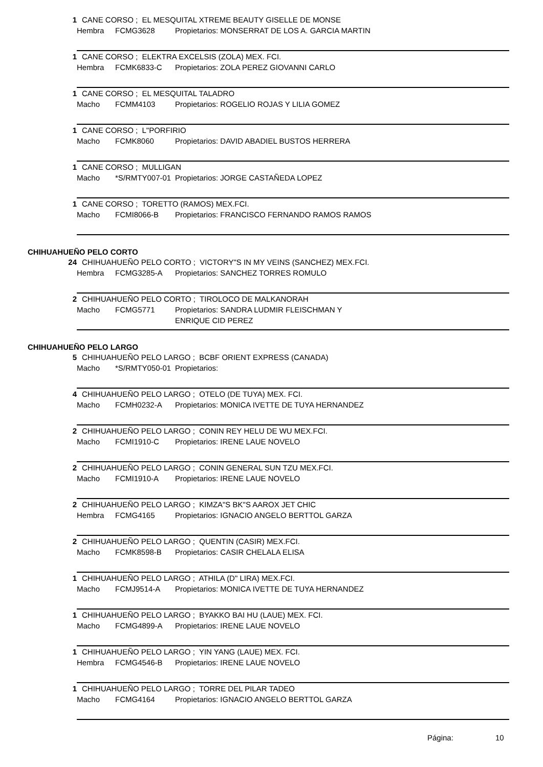1 CANE CORSO ; EL MESQUITAL XTREME BEAUTY GISELLE DE MONSE
Hembra FCMG3628 Propietarios: MONSERRAT DE LOS A. GARCIA MARTIN
1 CANE CORSO ; ELEKTRA EXCELSIS (ZOLA) MEX. FCI.
Hembra FCMK6833-C Propietarios: ZOLA PEREZ GIOVANNI CARLO
1 CANE CORSO ; EL MESQUITAL TALADRO
Macho FCMM4103 Propietarios: ROGELIO ROJAS Y LILIA GOMEZ
1 CANE CORSO ; L"PORFIRIO
Macho FCMK8060 Propietarios: DAVID ABADIEL BUSTOS HERRERA
1 CANE CORSO ; MULLIGAN
Macho *S/RMTY007-01 Propietarios: JORGE CASTAÑEDA LOPEZ
1 CANE CORSO ; TORETTO (RAMOS) MEX.FCI.
Macho FCMI8066-B Propietarios: FRANCISCO FERNANDO RAMOS RAMOS
CHIHUAHUEÑO PELO CORTO
24 CHIHUAHUEÑO PELO CORTO ; VICTORY"S IN MY VEINS (SANCHEZ) MEX.FCI.
Hembra FCMG3285-A Propietarios: SANCHEZ TORRES ROMULO
2 CHIHUAHUEÑO PELO CORTO ; TIROLOCO DE MALKANORAH
Macho FCMG5771 Propietarios: SANDRA LUDMIR FLEISCHMAN Y
ENRIQUE CID PEREZ
CHIHUAHUEÑO PELO LARGO
5 CHIHUAHUEÑO PELO LARGO ; BCBF ORIENT EXPRESS (CANADA)
Macho *S/RMTY050-01 Propietarios:
4 CHIHUAHUEÑO PELO LARGO ; OTELO (DE TUYA) MEX. FCI.
Macho FCMH0232-A Propietarios: MONICA IVETTE DE TUYA HERNANDEZ
2 CHIHUAHUEÑO PELO LARGO ; CONIN REY HELU DE WU MEX.FCI.
Macho FCMI1910-C Propietarios: IRENE LAUE NOVELO
2 CHIHUAHUEÑO PELO LARGO ; CONIN GENERAL SUN TZU MEX.FCI.
Macho FCMI1910-A Propietarios: IRENE LAUE NOVELO
2 CHIHUAHUEÑO PELO LARGO ; KIMZA"S BK"S AAROX JET CHIC
Hembra FCMG4165 Propietarios: IGNACIO ANGELO BERTTOL GARZA
2 CHIHUAHUEÑO PELO LARGO ; QUENTIN (CASIR) MEX.FCI.
Macho FCMK8598-B Propietarios: CASIR CHELALA ELISA
1 CHIHUAHUEÑO PELO LARGO ; ATHILA (D" LIRA) MEX.FCI.
Macho FCMJ9514-A Propietarios: MONICA IVETTE DE TUYA HERNANDEZ
1 CHIHUAHUEÑO PELO LARGO ; BYAKKO BAI HU (LAUE) MEX. FCI.
Macho FCMG4899-A Propietarios: IRENE LAUE NOVELO
1 CHIHUAHUEÑO PELO LARGO ; YIN YANG (LAUE) MEX. FCI.
Hembra FCMG4546-B Propietarios: IRENE LAUE NOVELO
1 CHIHUAHUEÑO PELO LARGO ; TORRE DEL PILAR TADEO
Macho FCMG4164 Propietarios: IGNACIO ANGELO BERTTOL GARZA
Página: 10